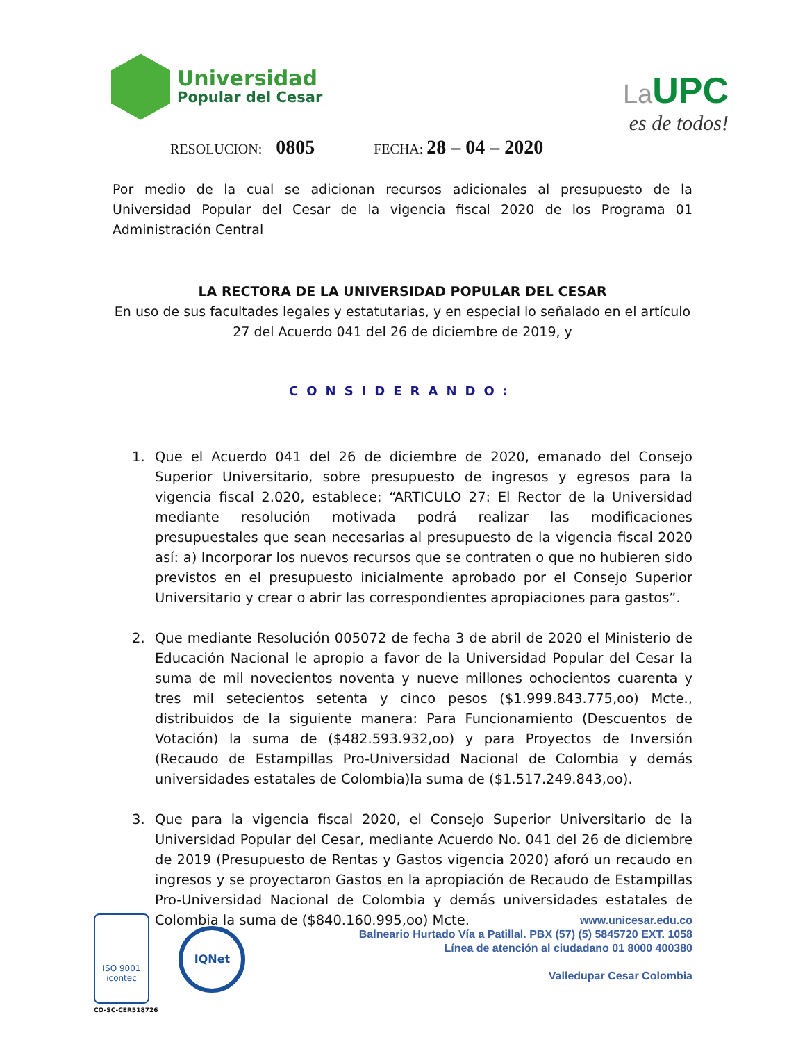Universidad
Popular del Cesar
La UPC
es de todos!
RESOLUCION: 0805 FECHA: 28 – 04 – 2020
Por medio de la cual se adicionan recursos adicionales al presupuesto de la Universidad Popular del Cesar de la vigencia fiscal 2020 de los Programa 01 Administración Central
LA RECTORA DE LA UNIVERSIDAD POPULAR DEL CESAR
En uso de sus facultades legales y estatutarias, y en especial lo señalado en el artículo 27 del Acuerdo 041 del 26 de diciembre de 2019, y
CONSIDERANDO:
1. Que el Acuerdo 041 del 26 de diciembre de 2020, emanado del Consejo Superior Universitario, sobre presupuesto de ingresos y egresos para la vigencia fiscal 2.020, establece: “ARTICULO 27: El Rector de la Universidad mediante resolución motivada podrá realizar las modificaciones presupuestales que sean necesarias al presupuesto de la vigencia fiscal 2020 así: a) Incorporar los nuevos recursos que se contraten o que no hubieren sido previstos en el presupuesto inicialmente aprobado por el Consejo Superior Universitario y crear o abrir las correspondientes apropiaciones para gastos”.
2. Que mediante Resolución 005072 de fecha 3 de abril de 2020 el Ministerio de Educación Nacional le apropio a favor de la Universidad Popular del Cesar la suma de mil novecientos noventa y nueve millones ochocientos cuarenta y tres mil setecientos setenta y cinco pesos ($1.999.843.775,oo) Mcte., distribuidos de la siguiente manera: Para Funcionamiento (Descuentos de Votación) la suma de ($482.593.932,oo) y para Proyectos de Inversión (Recaudo de Estampillas Pro-Universidad Nacional de Colombia y demás universidades estatales de Colombia)la suma de ($1.517.249.843,oo).
3. Que para la vigencia fiscal 2020, el Consejo Superior Universitario de la Universidad Popular del Cesar, mediante Acuerdo No. 041 del 26 de diciembre de 2019 (Presupuesto de Rentas y Gastos vigencia 2020) aforó un recaudo en ingresos y se proyectaron Gastos en la apropiación de Recaudo de Estampillas Pro-Universidad Nacional de Colombia y demás universidades estatales de Colombia la suma de ($840.160.995,oo) Mcte.
ISO 9001
icontec
CO-SC-CER518726
IQNet
www.unicesar.edu.co
Balneario Hurtado Vía a Patillal. PBX (57) (5) 5845720 EXT. 1058
Línea de atención al ciudadano 01 8000 400380
Valledupar Cesar Colombia